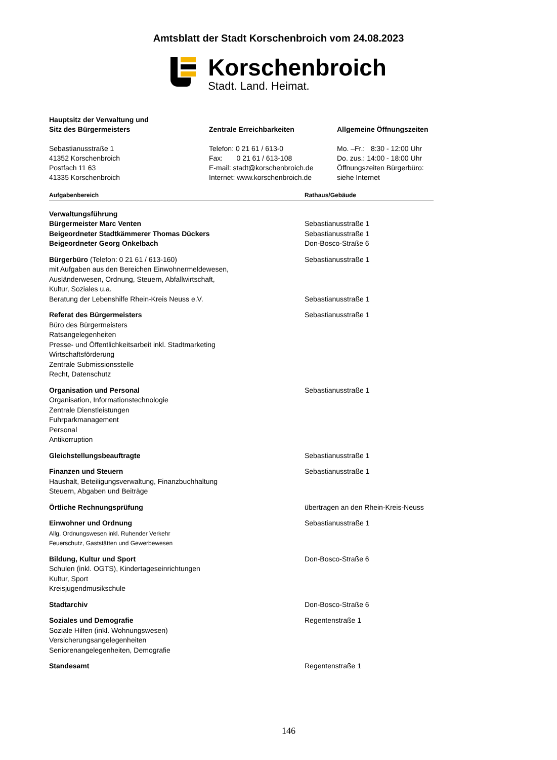Amtsblatt der Stadt Korschenbroich vom 24.08.2023
Korschenbroich
Stadt. Land. Heimat.
Hauptsitz der Verwaltung und
Sitz des Bürgermeisters
Sebastianusstraße 1
41352 Korschenbroich
Postfach 11 63
41335 Korschenbroich
Zentrale Erreichbarkeiten
Telefon: 0 21 61 / 613-0
Fax: 0 21 61 / 613-108
E-mail: stadt@korschenbroich.de
Internet: www.korschenbroich.de
Allgemeine Öffnungszeiten
Mo. –Fr.: 8:30 - 12:00 Uhr
Do. zus.: 14:00 - 18:00 Uhr
Öffnungszeiten Bürgerbüro:
siehe Internet
| Aufgabenbereich | Rathaus/Gebäude |
| --- | --- |
| Verwaltungsführung Bürgermeister Marc Venten Beigeordneter Stadtkämmerer Thomas Dückers Beigeordneter Georg Onkelbach | Sebastianusstraße 1 Sebastianusstraße 1 Don-Bosco-Straße 6 |
| Bürgerbüro (Telefon: 0 21 61 / 613-160) mit Aufgaben aus den Bereichen Einwohnermeldewesen, Ausländerwesen, Ordnung, Steuern, Abfallwirtschaft, Kultur, Soziales u.a. Beratung der Lebenshilfe Rhein-Kreis Neuss e.V. | Sebastianusstraße 1 Sebastianusstraße 1 |
| Referat des Bürgermeisters Büro des Bürgermeisters Ratsangelegenheiten Presse- und Öffentlichkeitsarbeit inkl. Stadtmarketing Wirtschaftsförderung Zentrale Submissionsstelle Recht, Datenschutz | Sebastianusstraße 1 |
| Organisation und Personal Organisation, Informationstechnologie Zentrale Dienstleistungen Fuhrparkmanagement Personal Antikorruption | Sebastianusstraße 1 |
| Gleichstellungsbeauftragte | Sebastianusstraße 1 |
| Finanzen und Steuern Haushalt, Beteiligungsverwaltung, Finanzbuchhaltung Steuern, Abgaben und Beiträge | Sebastianusstraße 1 |
| Örtliche Rechnungsprüfung | übertragen an den Rhein-Kreis-Neuss |
| Einwohner und Ordnung Allg. Ordnungswesen inkl. Ruhender Verkehr Feuerschutz, Gaststätten und Gewerbewesen | Sebastianusstraße 1 |
| Bildung, Kultur und Sport Schulen (inkl. OGTS), Kindertageseinrichtungen Kultur, Sport Kreisjugendmusikschule | Don-Bosco-Straße 6 |
| Stadtarchiv | Don-Bosco-Straße 6 |
| Soziales und Demografie Soziale Hilfen (inkl. Wohnungswesen) Versicherungsangelegenheiten Seniorenangelegenheiten, Demografie | Regentenstraße 1 |
| Standesamt | Regentenstraße 1 |
146